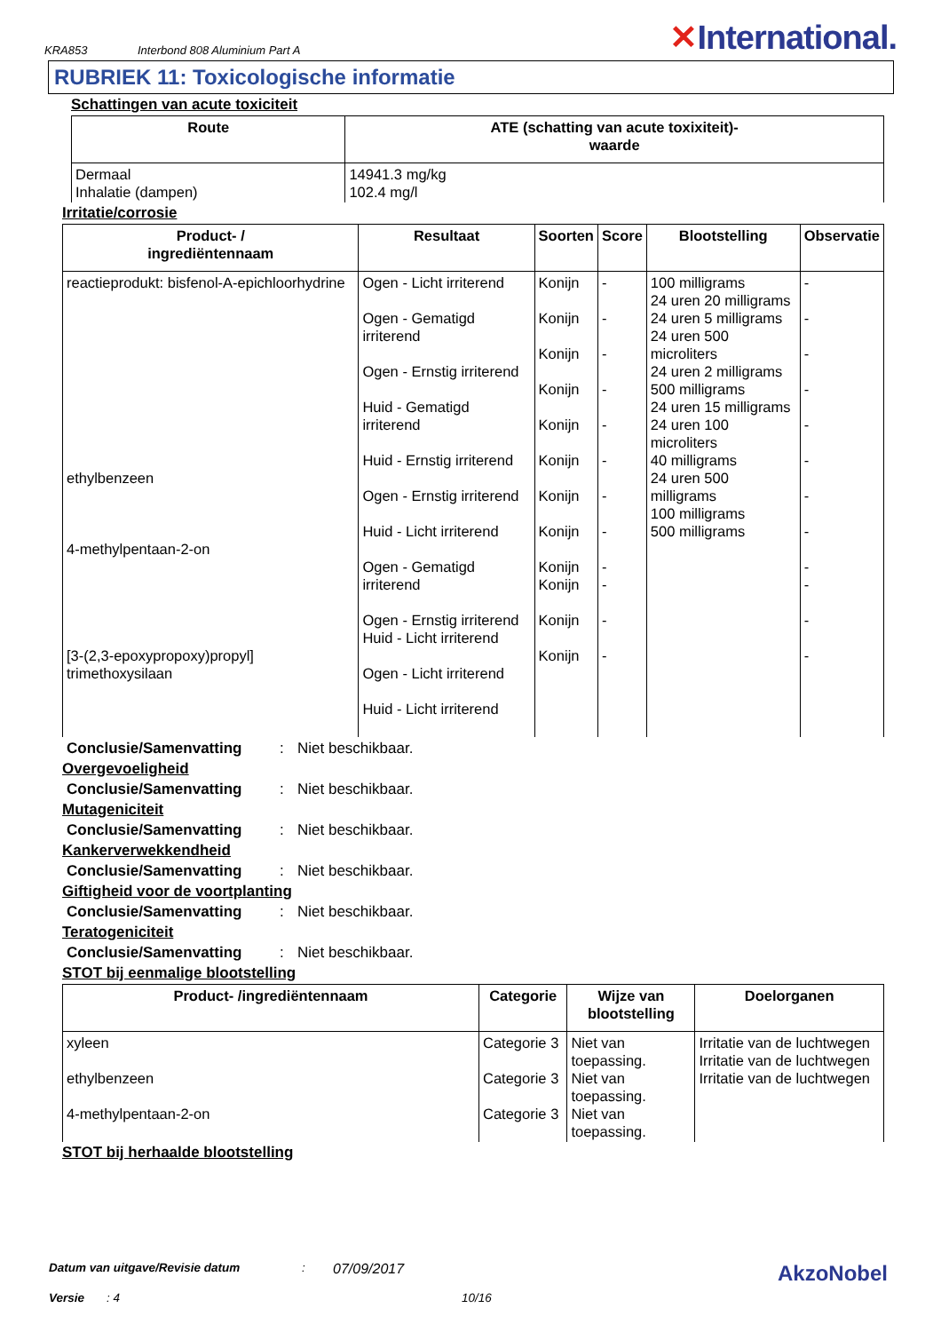KRA853
Interbond 808 Aluminium Part A
✕International.
RUBRIEK 11: Toxicologische informatie
Schattingen van acute toxiciteit
| Route | ATE (schatting van acute toxixiteit)- waarde |
| --- | --- |
| Dermaal Inhalatie (dampen) | 14941.3 mg/kg 102.4 mg/l |
Irritatie/corrosie
| Product- / ingrediëntennaam | Resultaat | Soorten | Score | Blootstelling | Observatie |
| --- | --- | --- | --- | --- | --- |
| reactieprodukt: bisfenol-A-epichloorhydrine ethylbenzeen 4-methylpentaan-2-on [3-(2,3-epoxypropoxy)propyl] trimethoxysilaan | Ogen - Licht irriterend Ogen - Gematigd irriterend Ogen - Ernstig irriterend Huid - Gematigd irriterend Huid - Ernstig irriterend Ogen - Ernstig irriterend Huid - Licht irriterend Ogen - Gematigd irriterend Ogen - Ernstig irriterend Huid - Licht irriterend Ogen - Licht irriterend Huid - Licht irriterend | Konijn Konijn Konijn Konijn Konijn Konijn Konijn Konijn Konijn Konijn Konijn Konijn | - - - - - - - - - - - - | 100 milligrams 24 uren 20 milligrams 24 uren 5 milligrams 24 uren 500 microliters 24 uren 2 milligrams 500 milligrams 24 uren 15 milligrams 24 uren 100 microliters 40 milligrams 24 uren 500 milligrams 100 milligrams 500 milligrams | - - - - - - - - - - - - |
Conclusie/Samenvatting: Niet beschikbaar.
Overgevoeligheid
Conclusie/Samenvatting: Niet beschikbaar.
Mutageniciteit
Conclusie/Samenvatting: Niet beschikbaar.
Kankerverwekkendheid
Conclusie/Samenvatting: Niet beschikbaar.
Giftigheid voor de voortplanting
Conclusie/Samenvatting: Niet beschikbaar.
Teratogeniciteit
Conclusie/Samenvatting: Niet beschikbaar.
STOT bij eenmalige blootstelling
| Product- /ingrediëntennaam | Categorie | Wijze van blootstelling | Doelorganen |
| --- | --- | --- | --- |
| xyleen ethylbenzeen 4-methylpentaan-2-on | Categorie 3 Categorie 3 Categorie 3 | Niet van toepassing. Niet van toepassing. Niet van toepassing. | Irritatie van de luchtwegen Irritatie van de luchtwegen Irritatie van de luchtwegen |
STOT bij herhaalde blootstelling
Datum van uitgave/Revisie datum: 07/09/2017 AkzoNobel
Versie: 4 10/16